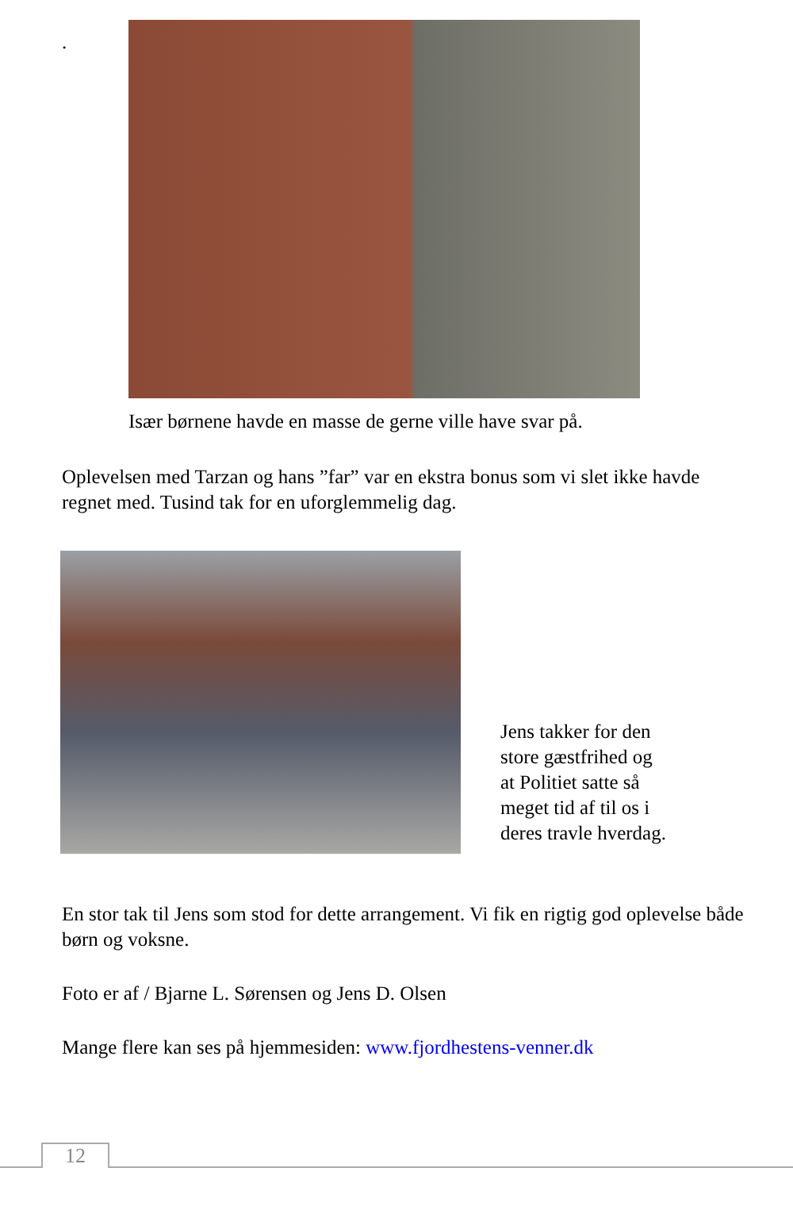.
Især børnene havde en masse de gerne ville have svar på.
Oplevelsen med Tarzan og hans ”far” var en ekstra bonus som vi slet ikke havde regnet med. Tusind tak for en uforglemmelig dag.
Jens takker for den
store gæstfrihed og
at Politiet satte så
meget tid af til os i
deres travle hverdag.
En stor tak til Jens som stod for dette arrangement. Vi fik en rigtig god oplevelse både børn og voksne.
Foto er af / Bjarne L. Sørensen og Jens D. Olsen
Mange flere kan ses på hjemmesiden: www.fjordhestens-venner.dk
12